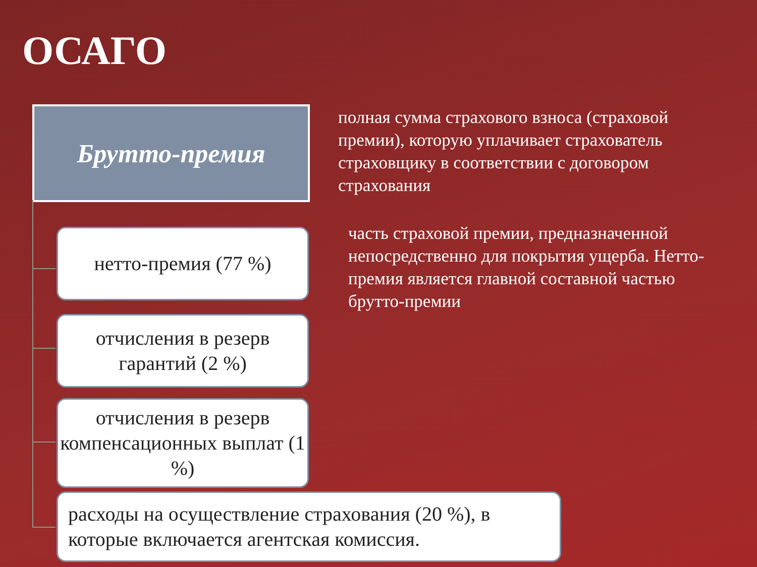ОСАГО
Брутто-премия
полная сумма страхового взноса (страховой премии), которую уплачивает страхователь страховщику в соответствии с договором страхования
нетто-премия (77 %)
часть страховой премии, предназначенной непосредственно для покрытия ущерба. Нетто-премия является главной составной частью брутто-премии
отчисления в резерв гарантий (2 %)
отчисления в резерв компенсационных выплат (1 %)
расходы на осуществление страхования (20 %), в которые включается агентская комиссия.